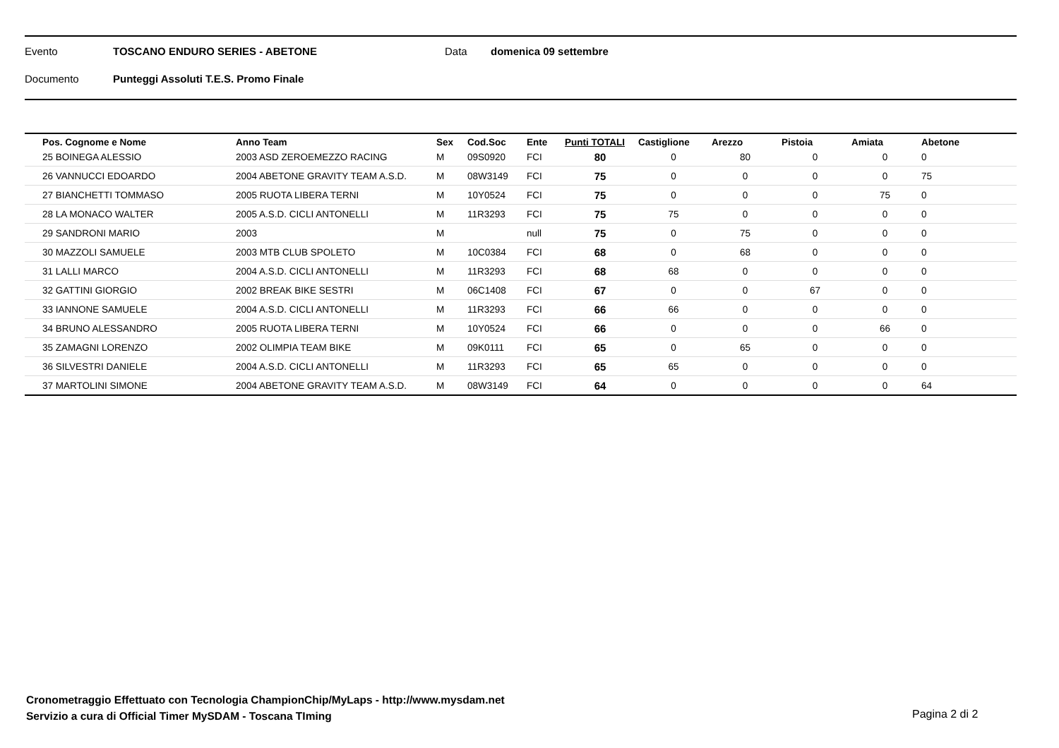Evento TOSCANO ENDURO SERIES - ABETONE Data domenica 09 settembre
Documento Punteggi Assoluti T.E.S. Promo Finale
| Pos. Cognome e Nome | Anno Team | Sex | Cod.Soc | Ente | Punti TOTALI | Castiglione | Arezzo | Pistoia | Amiata | Abetone |
| --- | --- | --- | --- | --- | --- | --- | --- | --- | --- | --- |
| 25 BOINEGA ALESSIO | 2003 ASD ZEROEMEZZO RACING | M | 09S0920 | FCI | 80 | 0 | 80 | 0 | 0 | 0 |
| 26 VANNUCCI EDOARDO | 2004 ABETONE GRAVITY TEAM A.S.D. | M | 08W3149 | FCI | 75 | 0 | 0 | 0 | 0 | 75 |
| 27 BIANCHETTI TOMMASO | 2005 RUOTA LIBERA TERNI | M | 10Y0524 | FCI | 75 | 0 | 0 | 0 | 75 | 0 |
| 28 LA MONACO WALTER | 2005 A.S.D. CICLI ANTONELLI | M | 11R3293 | FCI | 75 | 75 | 0 | 0 | 0 | 0 |
| 29 SANDRONI MARIO | 2003 | M | | null | 75 | 0 | 75 | 0 | 0 | 0 |
| 30 MAZZOLI SAMUELE | 2003 MTB CLUB SPOLETO | M | 10C0384 | FCI | 68 | 0 | 68 | 0 | 0 | 0 |
| 31 LALLI MARCO | 2004 A.S.D. CICLI ANTONELLI | M | 11R3293 | FCI | 68 | 68 | 0 | 0 | 0 | 0 |
| 32 GATTINI GIORGIO | 2002 BREAK BIKE SESTRI | M | 06C1408 | FCI | 67 | 0 | 0 | 67 | 0 | 0 |
| 33 IANNONE SAMUELE | 2004 A.S.D. CICLI ANTONELLI | M | 11R3293 | FCI | 66 | 66 | 0 | 0 | 0 | 0 |
| 34 BRUNO ALESSANDRO | 2005 RUOTA LIBERA TERNI | M | 10Y0524 | FCI | 66 | 0 | 0 | 0 | 66 | 0 |
| 35 ZAMAGNI LORENZO | 2002 OLIMPIA TEAM BIKE | M | 09K0111 | FCI | 65 | 0 | 65 | 0 | 0 | 0 |
| 36 SILVESTRI DANIELE | 2004 A.S.D. CICLI ANTONELLI | M | 11R3293 | FCI | 65 | 65 | 0 | 0 | 0 | 0 |
| 37 MARTOLINI SIMONE | 2004 ABETONE GRAVITY TEAM A.S.D. | M | 08W3149 | FCI | 64 | 0 | 0 | 0 | 0 | 64 |
Cronometraggio Effettuato con Tecnologia ChampionChip/MyLaps - http://www.mysdam.net
Servizio a cura di Official Timer MySDAM - Toscana TIming
Pagina 2 di 2